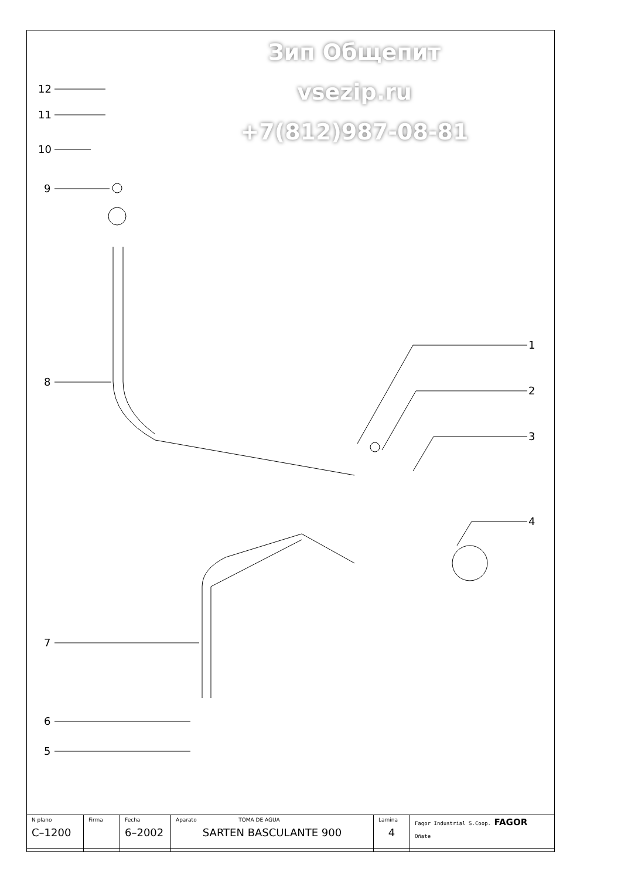Зип Общепит
vsezip.ru
+7(812)987-08-81
12
11
10
9
8
7
6
5
1
2
3
4
| N plano C–1200 | Firma | Fecha 6–2002 | Aparato TOMA DE AGUA SARTEN BASCULANTE 900 | Lamina 4 | Fagor Industrial S.Coop. FAGOR Oñate |